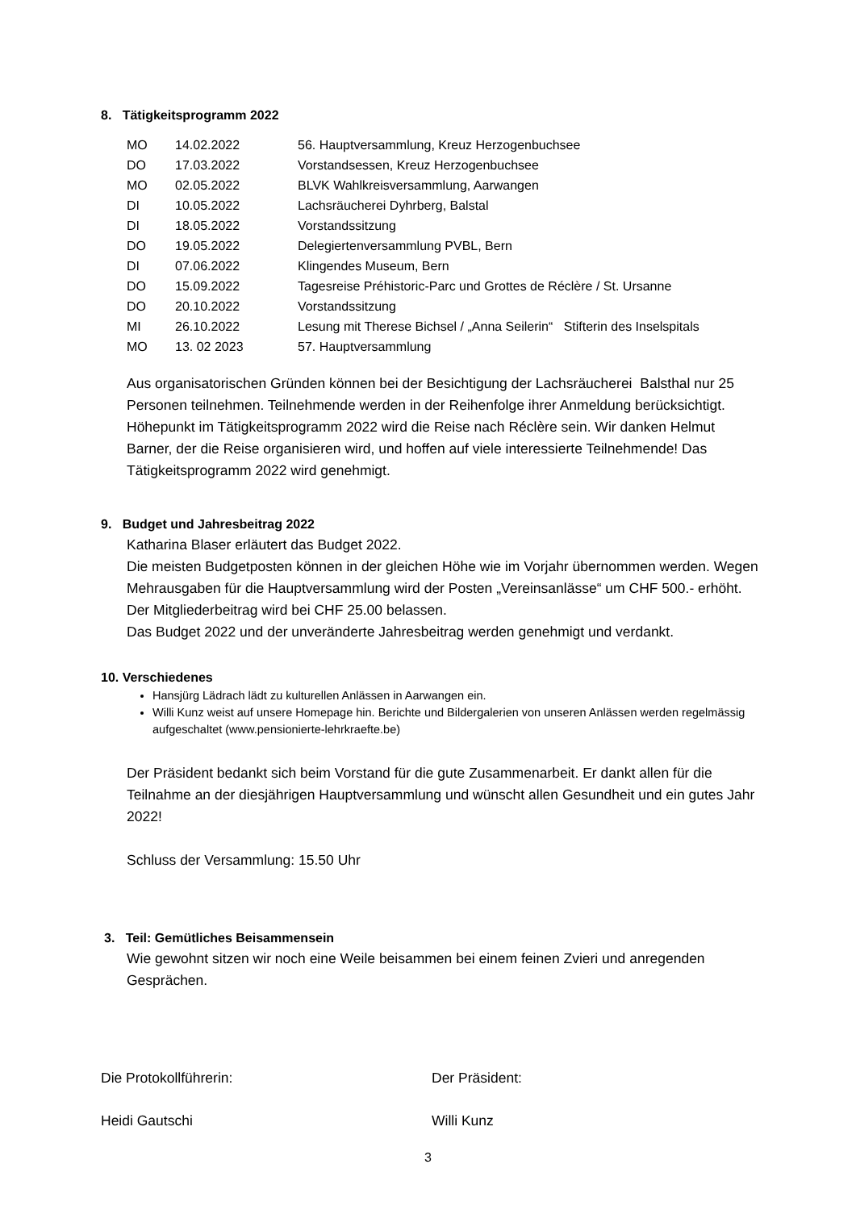8. Tätigkeitsprogramm 2022
| MO | 14.02.2022 | 56. Hauptversammlung, Kreuz Herzogenbuchsee |
| DO | 17.03.2022 | Vorstandsessen, Kreuz Herzogenbuchsee |
| MO | 02.05.2022 | BLVK Wahlkreisversammlung, Aarwangen |
| DI | 10.05.2022 | Lachsräucherei Dyhrberg, Balstal |
| DI | 18.05.2022 | Vorstandssitzung |
| DO | 19.05.2022 | Delegiertenversammlung PVBL, Bern |
| DI | 07.06.2022 | Klingendes Museum, Bern |
| DO | 15.09.2022 | Tagesreise Préhistoric-Parc und Grottes de Réclère / St. Ursanne |
| DO | 20.10.2022 | Vorstandssitzung |
| MI | 26.10.2022 | Lesung mit Therese Bichsel / „Anna Seilerin“ Stifterin des Inselspitals |
| MO | 13. 02 2023 | 57. Hauptversammlung |
Aus organisatorischen Gründen können bei der Besichtigung der Lachsräucherei Balsthal nur 25 Personen teilnehmen. Teilnehmende werden in der Reihenfolge ihrer Anmeldung berücksichtigt.
Höhepunkt im Tätigkeitsprogramm 2022 wird die Reise nach Réclère sein. Wir danken Helmut Barner, der die Reise organisieren wird, und hoffen auf viele interessierte Teilnehmende! Das Tätigkeitsprogramm 2022 wird genehmigt.
9. Budget und Jahresbeitrag 2022
Katharina Blaser erläutert das Budget 2022.
Die meisten Budgetposten können in der gleichen Höhe wie im Vorjahr übernommen werden. Wegen Mehrausgaben für die Hauptversammlung wird der Posten „Vereinsanlässe“ um CHF 500.- erhöht. Der Mitgliederbeitrag wird bei CHF 25.00 belassen.
Das Budget 2022 und der unveränderte Jahresbeitrag werden genehmigt und verdankt.
10. Verschiedenes
Hansjürg Lädrach lädt zu kulturellen Anlässen in Aarwangen ein.
Willi Kunz weist auf unsere Homepage hin. Berichte und Bildergalerien von unseren Anlässen werden regelmässig aufgeschaltet (www.pensionierte-lehrkraefte.be)
Der Präsident bedankt sich beim Vorstand für die gute Zusammenarbeit. Er dankt allen für die Teilnahme an der diesjährigen Hauptversammlung und wünscht allen Gesundheit und ein gutes Jahr 2022!
Schluss der Versammlung: 15.50 Uhr
3. Teil: Gemütliches Beisammensein
Wie gewohnt sitzen wir noch eine Weile beisammen bei einem feinen Zvieri und anregenden Gesprächen.
Die Protokollführerin: Der Präsident:
Heidi Gautschi Willi Kunz
3